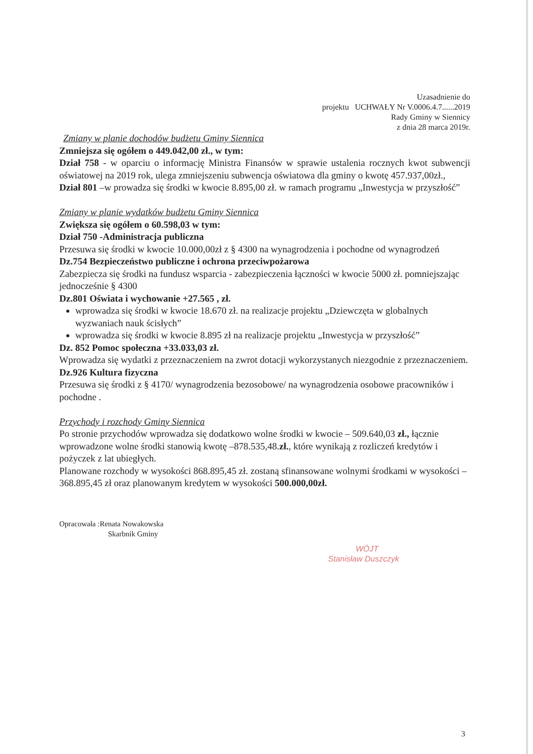Uzasadnienie do
projektu UCHWAŁY Nr V.0006.4.7......2019
Rady Gminy w Siennicy
z dnia 28 marca 2019r.
Zmiany w planie dochodów budżetu Gminy Siennica
Zmniejsza się ogółem o 449.042,00 zł., w tym:
Dział 758 - w oparciu o informację Ministra Finansów w sprawie ustalenia rocznych kwot subwencji oświatowej na 2019 rok, ulega zmniejszeniu subwencja oświatowa dla gminy o kwotę 457.937,00zł.,
Dział 801 –w prowadza się środki w kwocie 8.895,00 zł. w ramach programu „Inwestycja w przyszłość”
Zmiany w planie wydatków budżetu Gminy Siennica
Zwiększa się ogółem o 60.598,03 w tym:
Dział 750 -Administracja publiczna
Przesuwa się środki w kwocie 10.000,00zł z § 4300 na wynagrodzenia i pochodne od wynagrodzeń
Dz.754 Bezpieczeństwo publiczne i ochrona przeciwpożarowa
Zabezpiecza się środki na fundusz wsparcia - zabezpieczenia łączności w kwocie 5000 zł. pomniejszając jednocześnie § 4300
Dz.801 Oświata i wychowanie +27.565 , zł.
wprowadza się środki w kwocie 18.670 zł. na realizacje projektu „Dziewczęta w globalnych wyzwaniach nauk ścisłych”
wprowadza się środki w kwocie 8.895 zł na realizacje projektu „Inwestycja w przyszłość”
Dz. 852 Pomoc społeczna +33.033,03 zł.
Wprowadza się wydatki z przeznaczeniem na zwrot dotacji wykorzystanych niezgodnie z przeznaczeniem.
Dz.926 Kultura fizyczna
Przesuwa się środki z § 4170/ wynagrodzenia bezosobowe/ na wynagrodzenia osobowe pracowników i pochodne .
Przychody i rozchody Gminy Siennica
Po stronie przychodów wprowadza się dodatkowo wolne środki w kwocie – 509.640,03 zł., łącznie wprowadzone wolne środki stanowią kwotę –878.535,48.zł., które wynikają z rozliczeń kredytów i pożyczek z lat ubiegłych.
Planowane rozchody w wysokości 868.895,45 zł. zostaną sfinansowane wolnymi środkami w wysokości – 368.895,45 zł oraz planowanym kredytem w wysokości 500.000,00zł.
Opracowała :Renata Nowakowska
Skarbnik Gminy
WÓJT
Stanisław Duszczyk
3